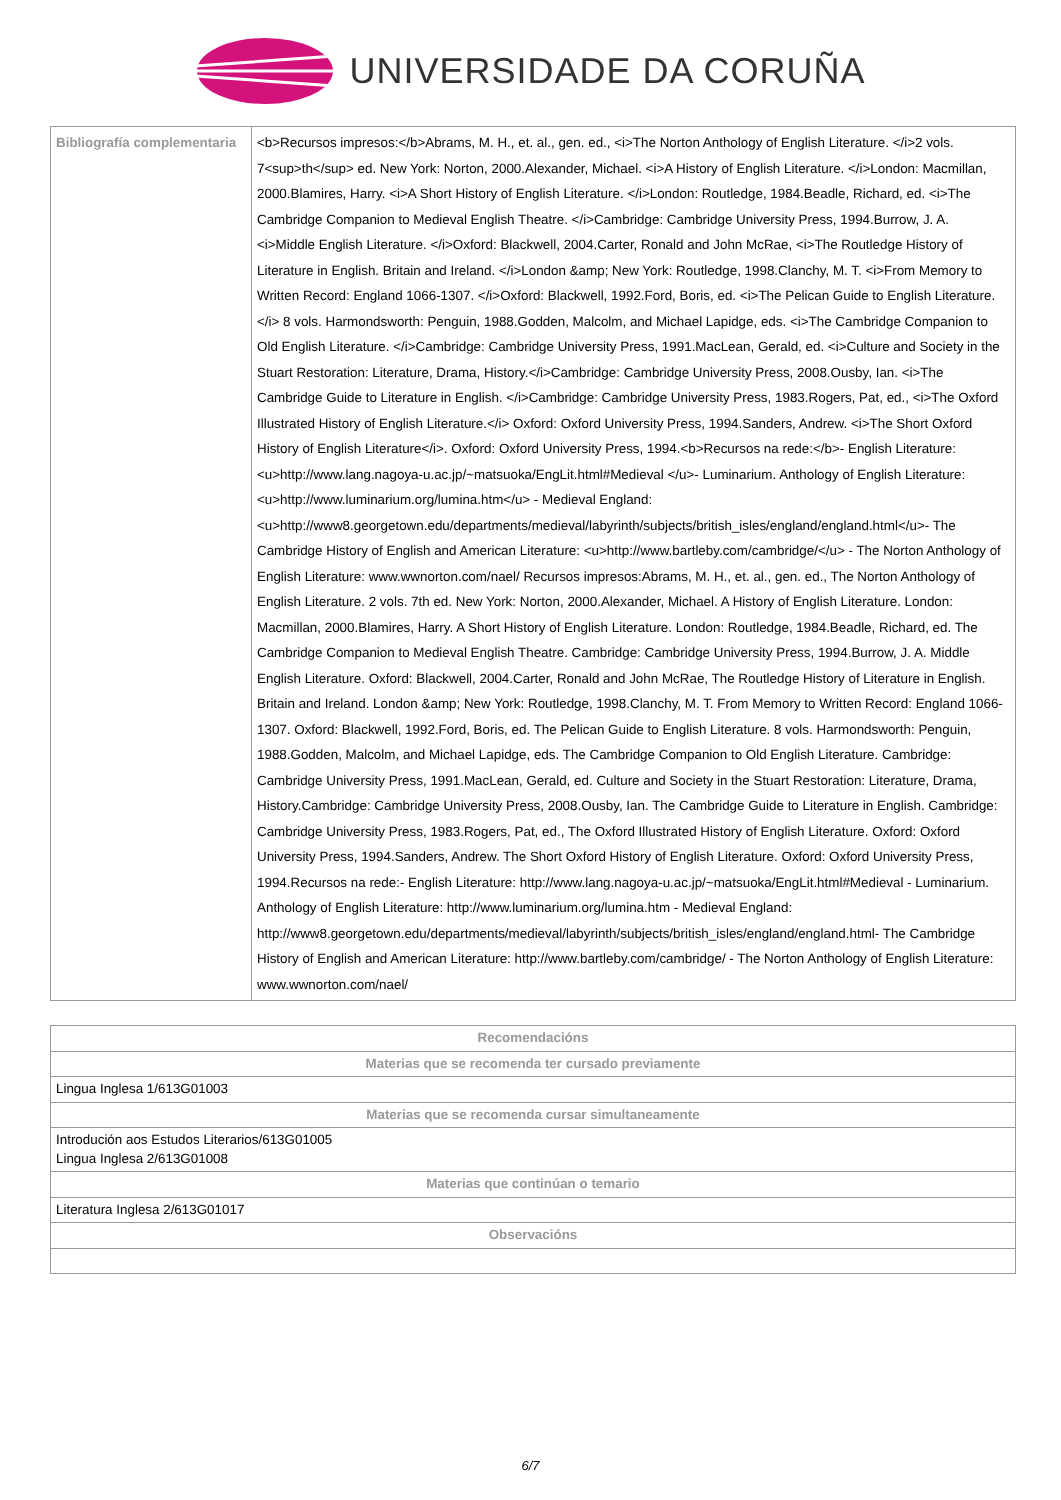UNIVERSIDADE DA CORUÑA
| Bibliografía complementaria | <b>Recursos impresos:</b>Abrams, M. H., et. al., gen. ed., <i>The Norton Anthology of English Literature. </i>2 vols. 7<sup>th</sup> ed. New York: Norton, 2000.Alexander, Michael. <i>A History of English Literature. </i>London: Macmillan, 2000.Blamires, Harry. <i>A Short History of English Literature. </i>London: Routledge, 1984.Beadle, Richard, ed. <i>The Cambridge Companion to Medieval English Theatre. </i>Cambridge: Cambridge University Press, 1994.Burrow, J. A. <i>Middle English Literature. </i>Oxford: Blackwell, 2004.Carter, Ronald and John McRae, <i>The Routledge History of Literature in English. Britain and Ireland. </i>London &amp; New York: Routledge, 1998.Clanchy, M. T. <i>From Memory to Written Record: England 1066-1307. </i>Oxford: Blackwell, 1992.Ford, Boris, ed. <i>The Pelican Guide to English Literature.</i> 8 vols. Harmondsworth: Penguin, 1988.Godden, Malcolm, and Michael Lapidge, eds. <i>The Cambridge Companion to Old English Literature. </i>Cambridge: Cambridge University Press, 1991.MacLean, Gerald, ed. <i>Culture and Society in the Stuart Restoration: Literature, Drama, History.</i>Cambridge: Cambridge University Press, 2008.Ousby, Ian. <i>The Cambridge Guide to Literature in English. </i>Cambridge: Cambridge University Press, 1983.Rogers, Pat, ed., <i>The Oxford Illustrated History of English Literature.</i> Oxford: Oxford University Press, 1994.Sanders, Andrew. <i>The Short Oxford History of English Literature</i>. Oxford: Oxford University Press, 1994.<b>Recursos na rede:</b>- English Literature: <u>http://www.lang.nagoya-u.ac.jp/~matsuoka/EngLit.html#Medieval </u>- Luminarium. Anthology of English Literature: <u>http://www.luminarium.org/lumina.htm</u> - Medieval England: <u>http://www8.georgetown.edu/departments/medieval/labyrinth/subjects/british_isles/england/england.html</u>- The Cambridge History of English and American Literature: <u>http://www.bartleby.com/cambridge/</u> - The Norton Anthology of English Literature: www.wwnorton.com/nael/ Recursos impresos:Abrams, M. H., et. al., gen. ed., The Norton Anthology of English Literature. 2 vols. 7th ed. New York: Norton, 2000.Alexander, Michael. A History of English Literature. London: Macmillan, 2000.Blamires, Harry. A Short History of English Literature. London: Routledge, 1984.Beadle, Richard, ed. The Cambridge Companion to Medieval English Theatre. Cambridge: Cambridge University Press, 1994.Burrow, J. A. Middle English Literature. Oxford: Blackwell, 2004.Carter, Ronald and John McRae, The Routledge History of Literature in English. Britain and Ireland. London &amp; New York: Routledge, 1998.Clanchy, M. T. From Memory to Written Record: England 1066-1307. Oxford: Blackwell, 1992.Ford, Boris, ed. The Pelican Guide to English Literature. 8 vols. Harmondsworth: Penguin, 1988.Godden, Malcolm, and Michael Lapidge, eds. The Cambridge Companion to Old English Literature. Cambridge: Cambridge University Press, 1991.MacLean, Gerald, ed. Culture and Society in the Stuart Restoration: Literature, Drama, History.Cambridge: Cambridge University Press, 2008.Ousby, Ian. The Cambridge Guide to Literature in English. Cambridge: Cambridge University Press, 1983.Rogers, Pat, ed., The Oxford Illustrated History of English Literature. Oxford: Oxford University Press, 1994.Sanders, Andrew. The Short Oxford History of English Literature. Oxford: Oxford University Press, 1994.Recursos na rede:- English Literature: http://www.lang.nagoya-u.ac.jp/~matsuoka/EngLit.html#Medieval - Luminarium. Anthology of English Literature: http://www.luminarium.org/lumina.htm - Medieval England: http://www8.georgetown.edu/departments/medieval/labyrinth/subjects/british_isles/england/england.html- The Cambridge History of English and American Literature: http://www.bartleby.com/cambridge/ - The Norton Anthology of English Literature: www.wwnorton.com/nael/ |
| Recomendacións |
| --- |
| Materias que se recomenda ter cursado previamente |
| Lingua Inglesa 1/613G01003 |
| Materias que se recomenda cursar simultaneamente |
| Introdución aos Estudos Literarios/613G01005 Lingua Inglesa 2/613G01008 |
| Materias que continúan o temario |
| Literatura Inglesa 2/613G01017 |
| Observacións |
6/7